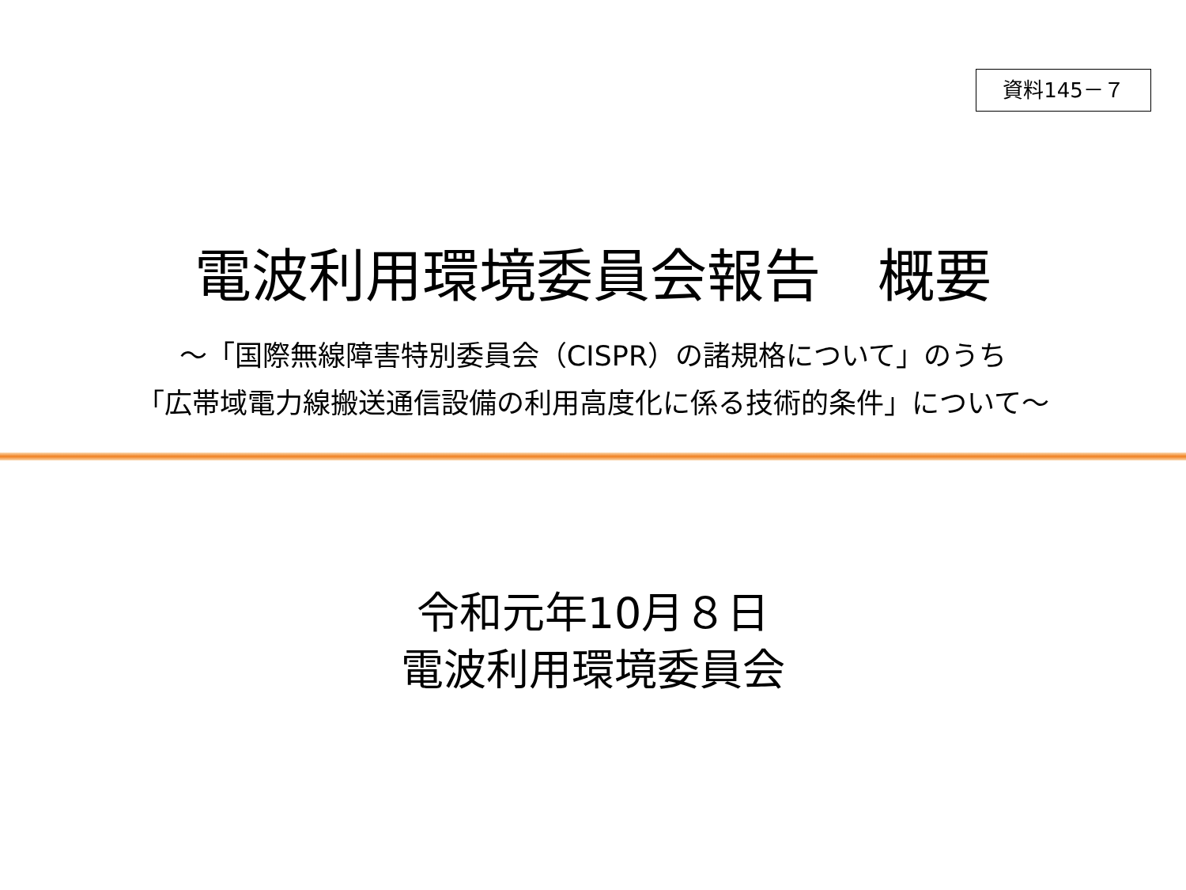資料145－７
電波利用環境委員会報告　概要
～「国際無線障害特別委員会（CISPR）の諸規格について」のうち
「広帯域電力線搬送通信設備の利用高度化に係る技術的条件」について～
令和元年10月８日
電波利用環境委員会